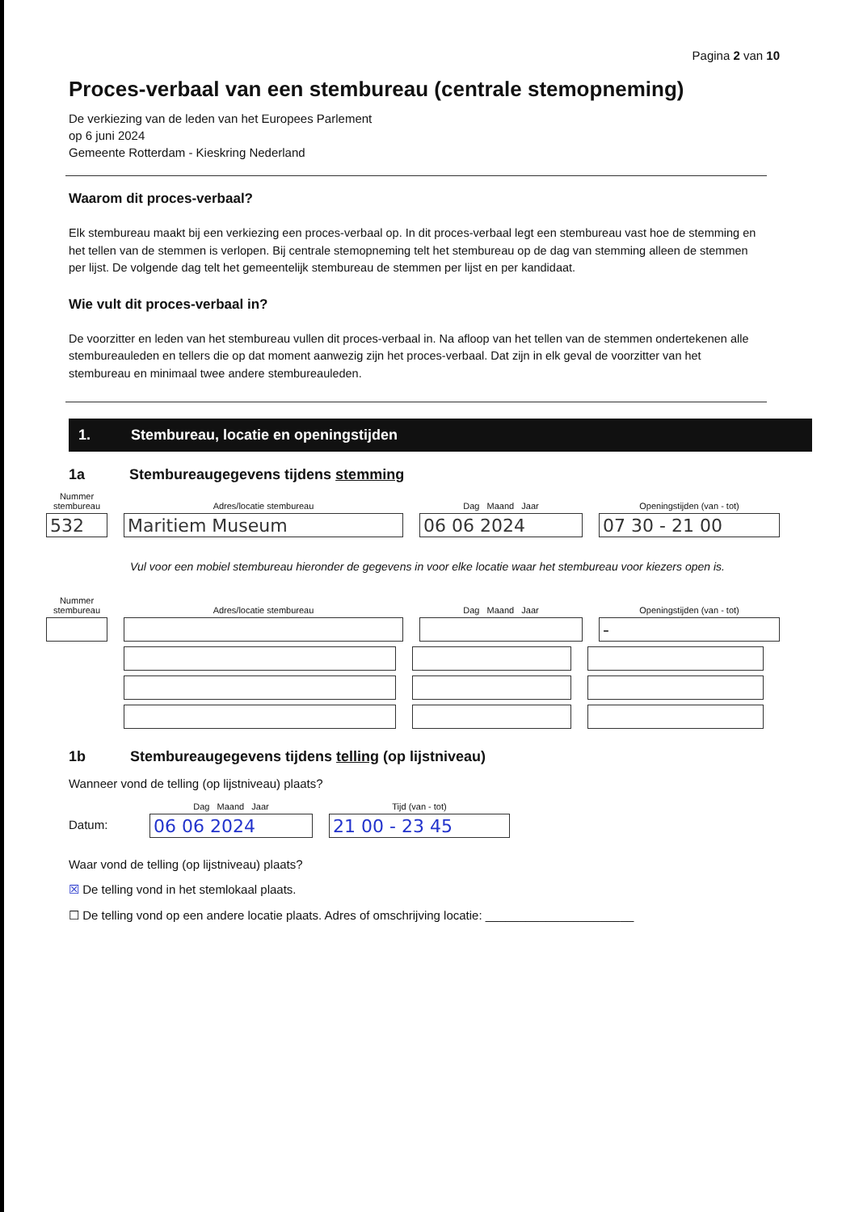Pagina 2 van 10
Proces-verbaal van een stembureau (centrale stemopneming)
De verkiezing van de leden van het Europees Parlement
op 6 juni 2024
Gemeente Rotterdam - Kieskring Nederland
Waarom dit proces-verbaal?
Elk stembureau maakt bij een verkiezing een proces-verbaal op. In dit proces-verbaal legt een stembureau vast hoe de stemming en het tellen van de stemmen is verlopen. Bij centrale stemopneming telt het stembureau op de dag van stemming alleen de stemmen per lijst. De volgende dag telt het gemeentelijk stembureau de stemmen per lijst en per kandidaat.
Wie vult dit proces-verbaal in?
De voorzitter en leden van het stembureau vullen dit proces-verbaal in. Na afloop van het tellen van de stemmen ondertekenen alle stembureauleden en tellers die op dat moment aanwezig zijn het proces-verbaal. Dat zijn in elk geval de voorzitter van het stembureau en minimaal twee andere stembureauleden.
1. Stembureau, locatie en openingstijden
1a Stembureaugegevens tijdens stemming
Nummer
stembureau
532
Adres/locatie stembureau
Maritiem Museum
Dag Maand Jaar
06 06 2024
Openingstijden (van - tot)
07 30 - 21 00
Vul voor een mobiel stembureau hieronder de gegevens in voor elke locatie waar het stembureau voor kiezers open is.
Nummer
stembureau
Adres/locatie stembureau
Dag Maand Jaar
Openingstijden (van - tot)
-
1b Stembureaugegevens tijdens telling (op lijstniveau)
Wanneer vond de telling (op lijstniveau) plaats?
Datum:
Dag Maand Jaar
06 06 2024
Tijd (van - tot)
21 00 - 23 45
Waar vond de telling (op lijstniveau) plaats?
☒ De telling vond in het stemlokaal plaats.
☐ De telling vond op een andere locatie plaats. Adres of omschrijving locatie: ______________________